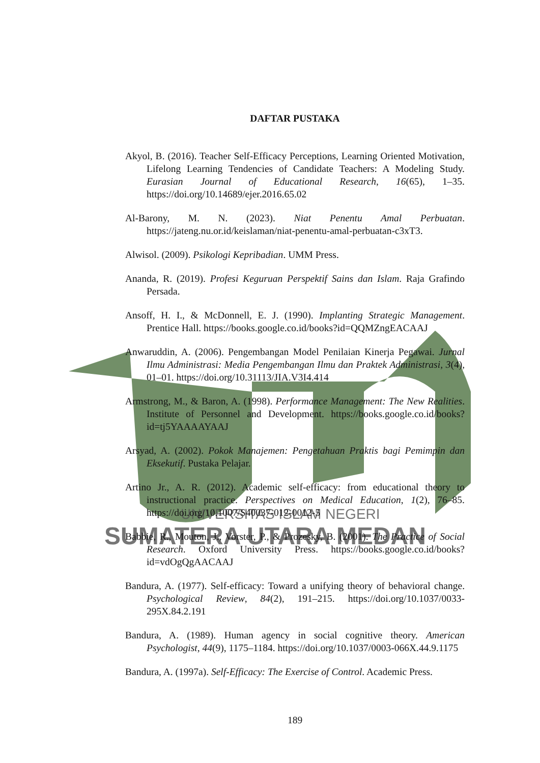UNIVERSITAS ISLAM NEGERI
SUMATERA UTARA MEDAN
DAFTAR PUSTAKA
Akyol, B. (2016). Teacher Self-Efficacy Perceptions, Learning Oriented Motivation, Lifelong Learning Tendencies of Candidate Teachers: A Modeling Study. Eurasian Journal of Educational Research, 16(65), 1–35. https://doi.org/10.14689/ejer.2016.65.02
Al-Barony, M. N. (2023). Niat Penentu Amal Perbuatan. https://jateng.nu.or.id/keislaman/niat-penentu-amal-perbuatan-c3xT3.
Alwisol. (2009). Psikologi Kepribadian. UMM Press.
Ananda, R. (2019). Profesi Keguruan Perspektif Sains dan Islam. Raja Grafindo Persada.
Ansoff, H. I., & McDonnell, E. J. (1990). Implanting Strategic Management. Prentice Hall. https://books.google.co.id/books?id=QQMZngEACAAJ
Anwaruddin, A. (2006). Pengembangan Model Penilaian Kinerja Pegawai. Jurnal Ilmu Administrasi: Media Pengembangan Ilmu dan Praktek Administrasi, 3(4), 01–01. https://doi.org/10.31113/JIA.V3I4.414
Armstrong, M., & Baron, A. (1998). Performance Management: The New Realities. Institute of Personnel and Development. https://books.google.co.id/books?id=tj5YAAAAYAAJ
Arsyad, A. (2002). Pokok Manajemen: Pengetahuan Praktis bagi Pemimpin dan Eksekutif. Pustaka Pelajar.
Artino Jr., A. R. (2012). Academic self-efficacy: from educational theory to instructional practice. Perspectives on Medical Education, 1(2), 76–85. https://doi.org/10.1007/S40037-012-0012-5
Babbie, R., Mouton, J., Vorster, P., & Prozesky, B. (2001). The Practice of Social Research. Oxford University Press. https://books.google.co.id/books?id=vdOgQgAACAAJ
Bandura, A. (1977). Self-efficacy: Toward a unifying theory of behavioral change. Psychological Review, 84(2), 191–215. https://doi.org/10.1037/0033-295X.84.2.191
Bandura, A. (1989). Human agency in social cognitive theory. American Psychologist, 44(9), 1175–1184. https://doi.org/10.1037/0003-066X.44.9.1175
Bandura, A. (1997a). Self-Efficacy: The Exercise of Control. Academic Press.
189